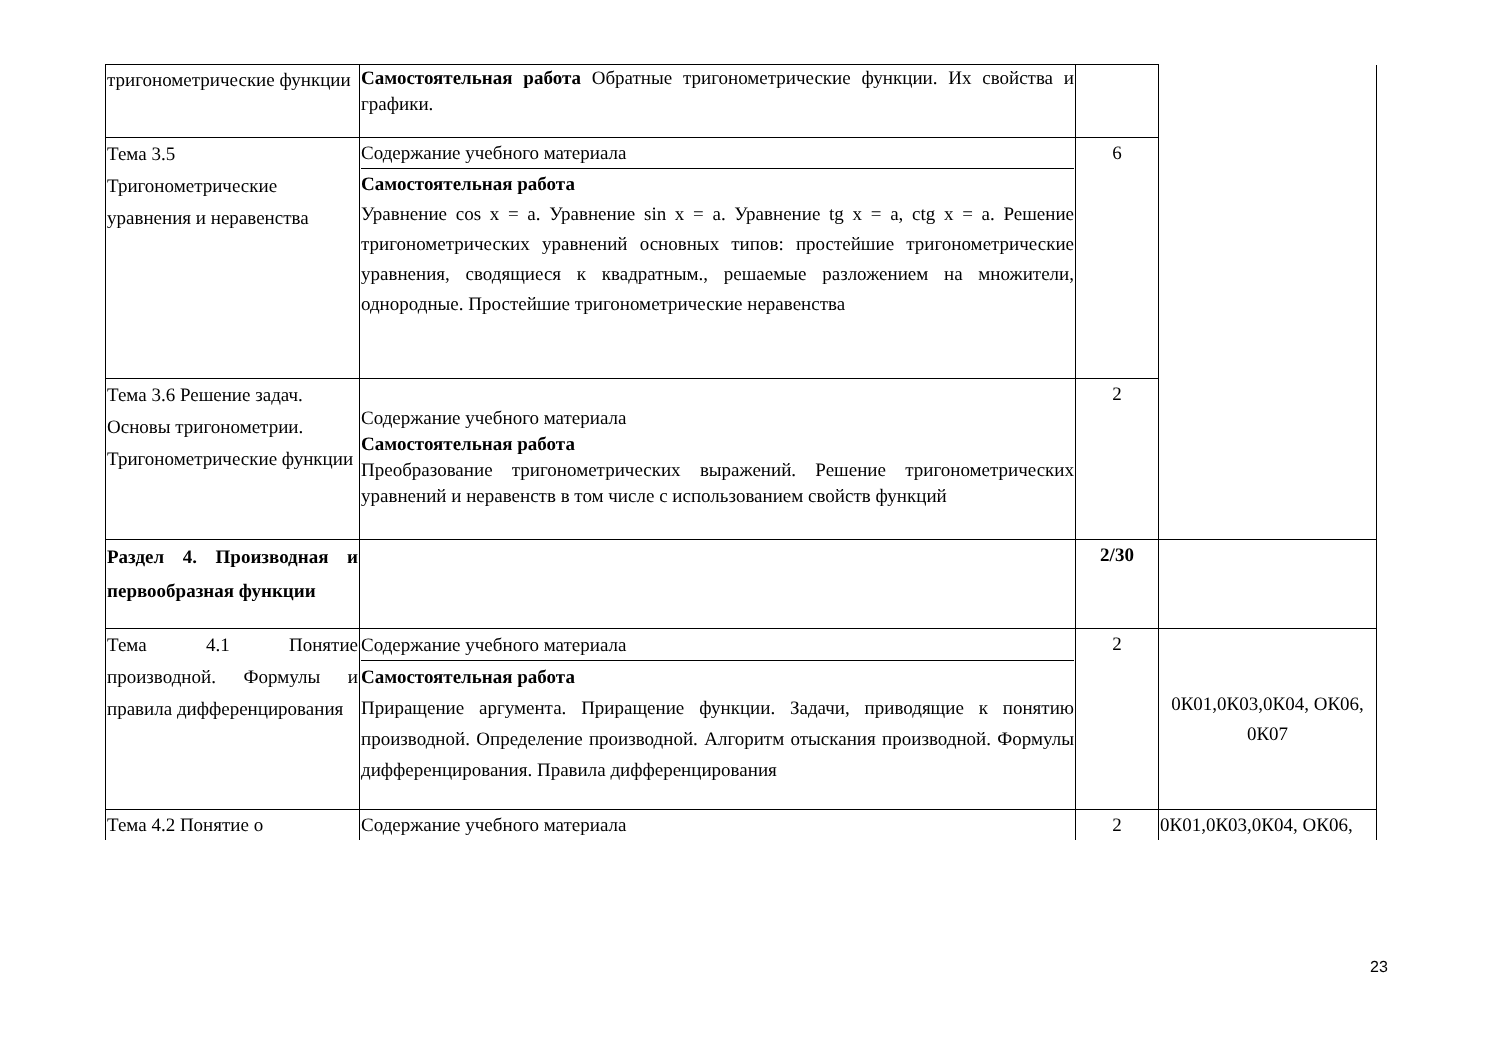| тригонометрические функции | Самостоятельная работа Обратные тригонометрические функции. Их свойства и графики. | | |
| Тема 3.5 Тригонометрические уравнения и неравенства | Содержание учебного материала Самостоятельная работа Уравнение cos x = a. Уравнение sin x = a. Уравнение tg x = a, ctg x = a. Решение тригонометрических уравнений основных типов: простейшие тригонометрические уравнения, сводящиеся к квадратным., решаемые разложением на множители, однородные. Простейшие тригонометрические неравенства | 6 | |
| Тема 3.6 Решение задач. Основы тригонометрии. Тригонометрические функции | Содержание учебного материала Самостоятельная работа Преобразование тригонометрических выражений. Решение тригонометрических уравнений и неравенств в том числе с использованием свойств функций | 2 | |
| Раздел 4. Производная и первообразная функции | | 2/30 | |
| Тема 4.1 Понятие производной. Формулы и правила дифференцирования | Содержание учебного материала Самостоятельная работа Приращение аргумента. Приращение функции. Задачи, приводящие к понятию производной. Определение производной. Алгоритм отыскания производной. Формулы дифференцирования. Правила дифференцирования | 2 | 0К01,0К03,0К04, ОК06, 0К07 |
| Тема 4.2 Понятие о | Содержание учебного материала | 2 | 0К01,0К03,0К04, ОК06, |
23